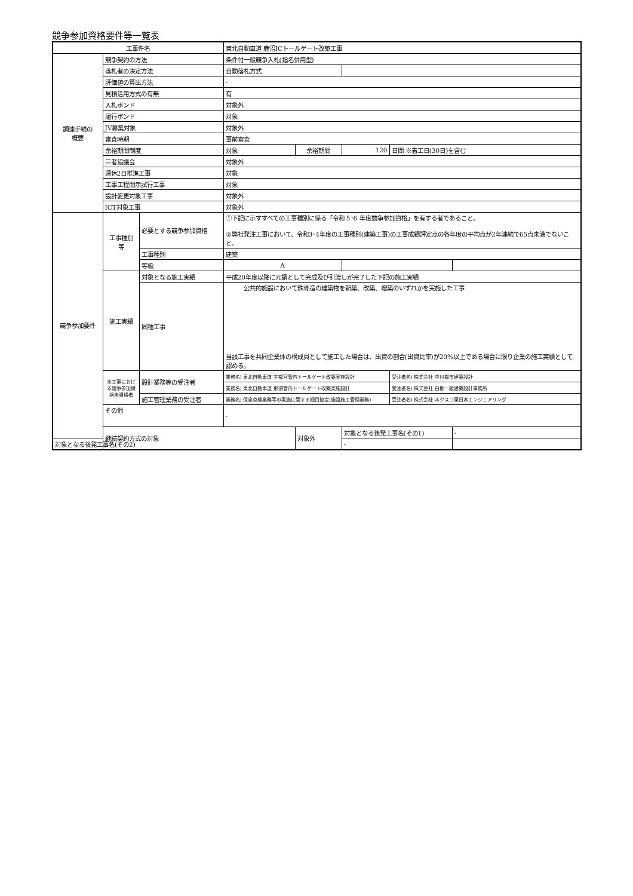競争参加資格要件等一覧表
| 工事件名 | | | 東北自動車道 鹿沼ICトールゲート改築工事 | | | | |
| 調達手続の 概要 | 競争契約の方法 | | 条件付一般競争入札(指名併用型) | | | | |
| | 落札者の決定方法 | | 自動落札方式 | | | | |
| | 評価値の算出方法 | | - | | | | |
| | 見積活用方式の有無 | | 有 | | | | |
| | 入札ボンド | | 対象外 | | | | |
| | 履行ボンド | | 対象 | | | | |
| | JV募集対象 | | 対象外 | | | | |
| | 審査時期 | | 事前審査 | | | | |
| | 余裕期間制度 | | 対象 | 余裕期間 | 120 | 日間 ※着工日(30日)を含む | |
| | 三者協議会 | | 対象外 | | | | |
| | 週休2日推進工事 | | 対象 | | | | |
| | 工事工程開示試行工事 | | 対象 | | | | |
| | 設計変更対象工事 | | 対象外 | | | | |
| | ICT対象工事 | | 対象外 | | | | |
| 競争参加要件 | 工事種別 等 | 必要とする競争参加資格 | ①下記に示すすべての工事種別に係る「令和 5･6 年度競争参加資格」を有する者であること。 ②弊社発注工事において、令和3･4年度の工事種別(建築工事)の工事成績評定点の各年度の平均点が2年連続で65点未満でないこと。 | | | | |
| | | 工事種別 | 建築 | | | | |
| | | 等級 | A | | | | |
| | 施工実績 | 対象となる施工実績 | 平成20年度以降に元請として完成及び引渡しが完了した下記の施工実績 | | | | |
| | | 同種工事 | 公共的施設において鉄骨造の建築物を新築、改築、増築のいずれかを実施した工事 当該工事を共同企業体の構成員として施工した場合は、出資の割合(出資比率)が20%以上である場合に限り企業の施工実績として認める。 | | | | |
| | 本工事におけ る競争参加資格未資格者 | 設計業務等の受注者 | 業務名) 東北自動車道 宇都宮管内トールゲート改築実施設計 | | | 受注者名) 株式会社 中川都市建築設計 | |
| | | | 業務名) 東北自動車道 那須管内トールゲート改築実施設計 | | | 受注者名) 株式会社 白柳一級建築設計事務所 | |
| | | 施工管理業務の受注者 | 業務名) 保全点検業務等の実施に関する細目協定(施設施工管理業務) | | | 受注者名) 株式会社 ネクスコ東日本エンジニアリング | |
| | その他 | | - | | | | |
| | 継続契約方式の対象 | | | 対象外 | 対象となる後発工事名(その1) | | - |
| 対象となる後発工事名(その2) | | | | | - | | |